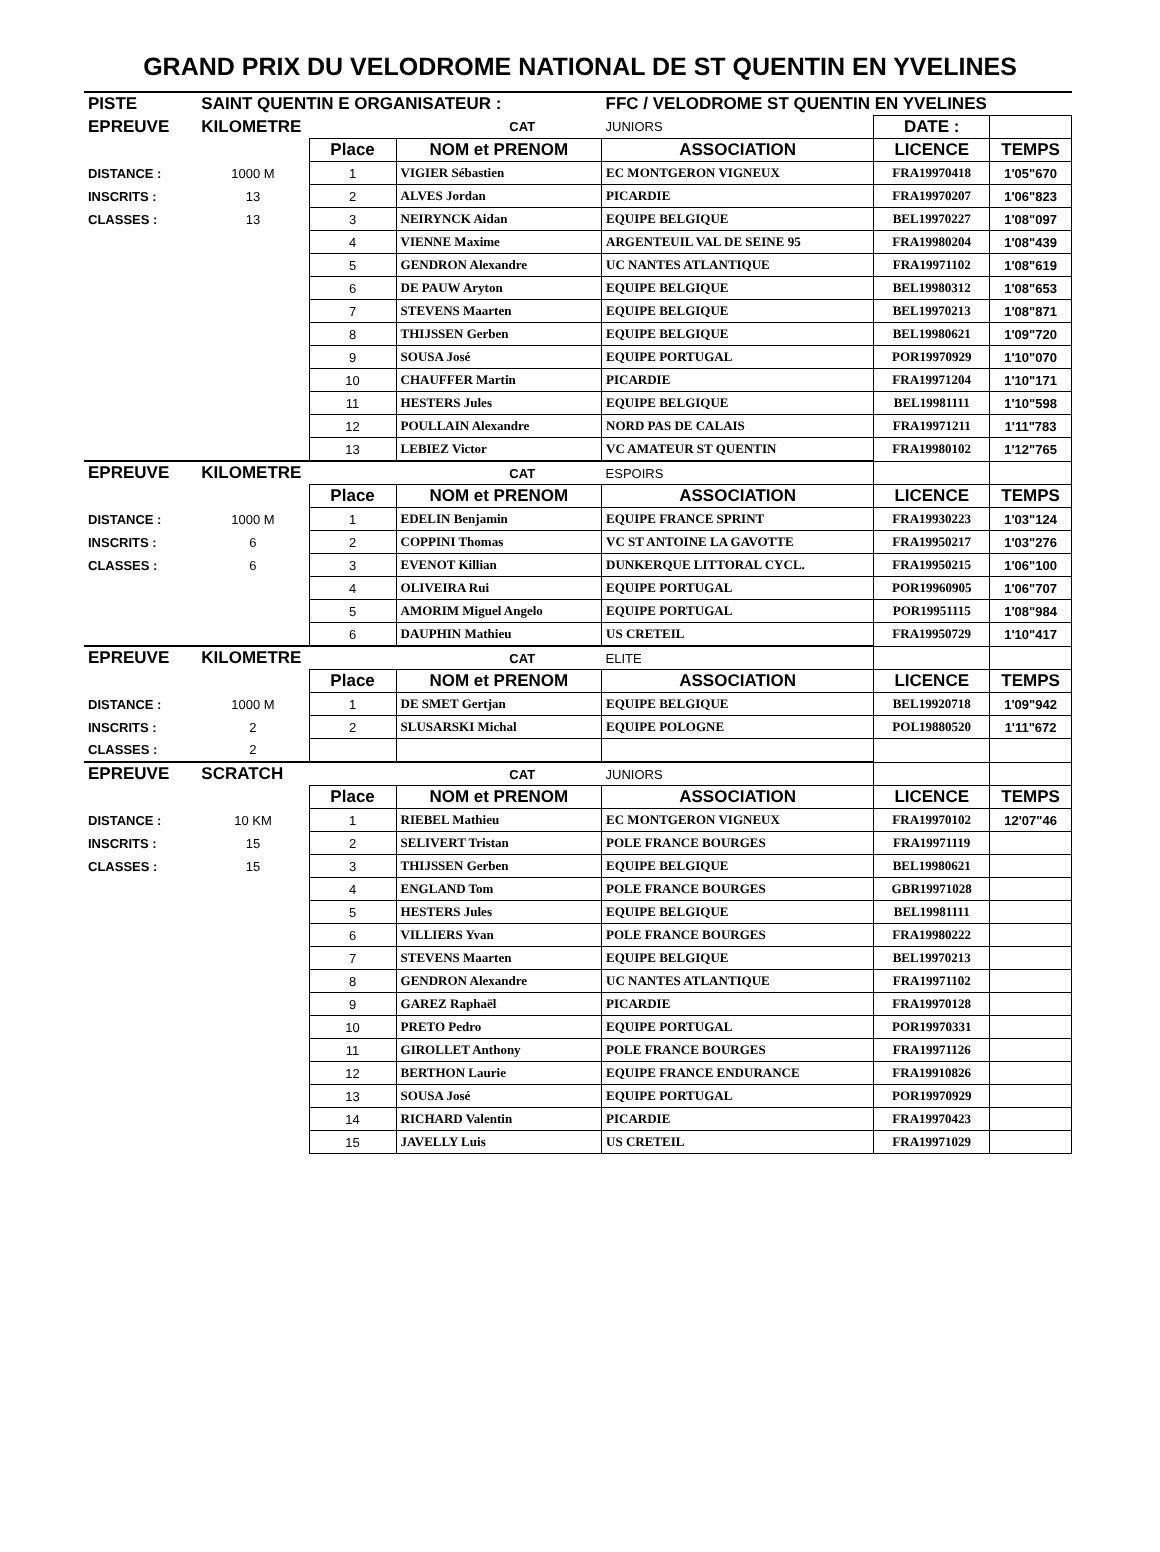GRAND PRIX DU VELODROME NATIONAL DE ST QUENTIN EN YVELINES
| PISTE | SAINT QUENTIN E ORGANISATEUR : | | | | FFC / VELODROME ST QUENTIN EN YVELINES | | |
| EPREUVE | KILOMETRE | | | CAT | JUNIORS | DATE : | |
| | | Place | NOM et PRENOM | | ASSOCIATION | LICENCE | TEMPS |
| DISTANCE : | 1000 M | 1 | VIGIER Sébastien | | EC MONTGERON VIGNEUX | FRA19970418 | 1'05"670 |
| INSCRITS : | 13 | 2 | ALVES Jordan | | PICARDIE | FRA19970207 | 1'06"823 |
| CLASSES : | 13 | 3 | NEIRYNCK Aidan | | EQUIPE BELGIQUE | BEL19970227 | 1'08"097 |
| | | 4 | VIENNE Maxime | | ARGENTEUIL VAL DE SEINE 95 | FRA19980204 | 1'08"439 |
| | | 5 | GENDRON Alexandre | | UC NANTES ATLANTIQUE | FRA19971102 | 1'08"619 |
| | | 6 | DE PAUW Aryton | | EQUIPE BELGIQUE | BEL19980312 | 1'08"653 |
| | | 7 | STEVENS Maarten | | EQUIPE BELGIQUE | BEL19970213 | 1'08"871 |
| | | 8 | THIJSSEN Gerben | | EQUIPE BELGIQUE | BEL19980621 | 1'09"720 |
| | | 9 | SOUSA José | | EQUIPE PORTUGAL | POR19970929 | 1'10"070 |
| | | 10 | CHAUFFER Martin | | PICARDIE | FRA19971204 | 1'10"171 |
| | | 11 | HESTERS Jules | | EQUIPE BELGIQUE | BEL19981111 | 1'10"598 |
| | | 12 | POULLAIN Alexandre | | NORD PAS DE CALAIS | FRA19971211 | 1'11"783 |
| | | 13 | LEBIEZ Victor | | VC AMATEUR ST QUENTIN | FRA19980102 | 1'12"765 |
| EPREUVE | KILOMETRE | | | CAT | ESPOIRS | | |
| | | Place | NOM et PRENOM | | ASSOCIATION | LICENCE | TEMPS |
| DISTANCE : | 1000 M | 1 | EDELIN Benjamin | | EQUIPE FRANCE SPRINT | FRA19930223 | 1'03"124 |
| INSCRITS : | 6 | 2 | COPPINI Thomas | | VC ST ANTOINE LA GAVOTTE | FRA19950217 | 1'03"276 |
| CLASSES : | 6 | 3 | EVENOT Killian | | DUNKERQUE LITTORAL CYCL. | FRA19950215 | 1'06"100 |
| | | 4 | OLIVEIRA Rui | | EQUIPE PORTUGAL | POR19960905 | 1'06"707 |
| | | 5 | AMORIM Miguel Angelo | | EQUIPE PORTUGAL | POR19951115 | 1'08"984 |
| | | 6 | DAUPHIN Mathieu | | US CRETEIL | FRA19950729 | 1'10"417 |
| EPREUVE | KILOMETRE | | | CAT | ELITE | | |
| | | Place | NOM et PRENOM | | ASSOCIATION | LICENCE | TEMPS |
| DISTANCE : | 1000 M | 1 | DE SMET Gertjan | | EQUIPE BELGIQUE | BEL19920718 | 1'09"942 |
| INSCRITS : | 2 | 2 | SLUSARSKI Michal | | EQUIPE POLOGNE | POL19880520 | 1'11"672 |
| CLASSES : | 2 | | | | | | |
| EPREUVE | SCRATCH | | | CAT | JUNIORS | | |
| | | Place | NOM et PRENOM | | ASSOCIATION | LICENCE | TEMPS |
| DISTANCE : | 10 KM | 1 | RIEBEL Mathieu | | EC MONTGERON VIGNEUX | FRA19970102 | 12'07"46 |
| INSCRITS : | 15 | 2 | SELIVERT Tristan | | POLE FRANCE BOURGES | FRA19971119 | |
| CLASSES : | 15 | 3 | THIJSSEN Gerben | | EQUIPE BELGIQUE | BEL19980621 | |
| | | 4 | ENGLAND Tom | | POLE FRANCE BOURGES | GBR19971028 | |
| | | 5 | HESTERS Jules | | EQUIPE BELGIQUE | BEL19981111 | |
| | | 6 | VILLIERS Yvan | | POLE FRANCE BOURGES | FRA19980222 | |
| | | 7 | STEVENS Maarten | | EQUIPE BELGIQUE | BEL19970213 | |
| | | 8 | GENDRON Alexandre | | UC NANTES ATLANTIQUE | FRA19971102 | |
| | | 9 | GAREZ Raphaël | | PICARDIE | FRA19970128 | |
| | | 10 | PRETO Pedro | | EQUIPE PORTUGAL | POR19970331 | |
| | | 11 | GIROLLET Anthony | | POLE FRANCE BOURGES | FRA19971126 | |
| | | 12 | BERTHON Laurie | | EQUIPE FRANCE ENDURANCE | FRA19910826 | |
| | | 13 | SOUSA José | | EQUIPE PORTUGAL | POR19970929 | |
| | | 14 | RICHARD Valentin | | PICARDIE | FRA19970423 | |
| | | 15 | JAVELLY Luis | | US CRETEIL | FRA19971029 | |